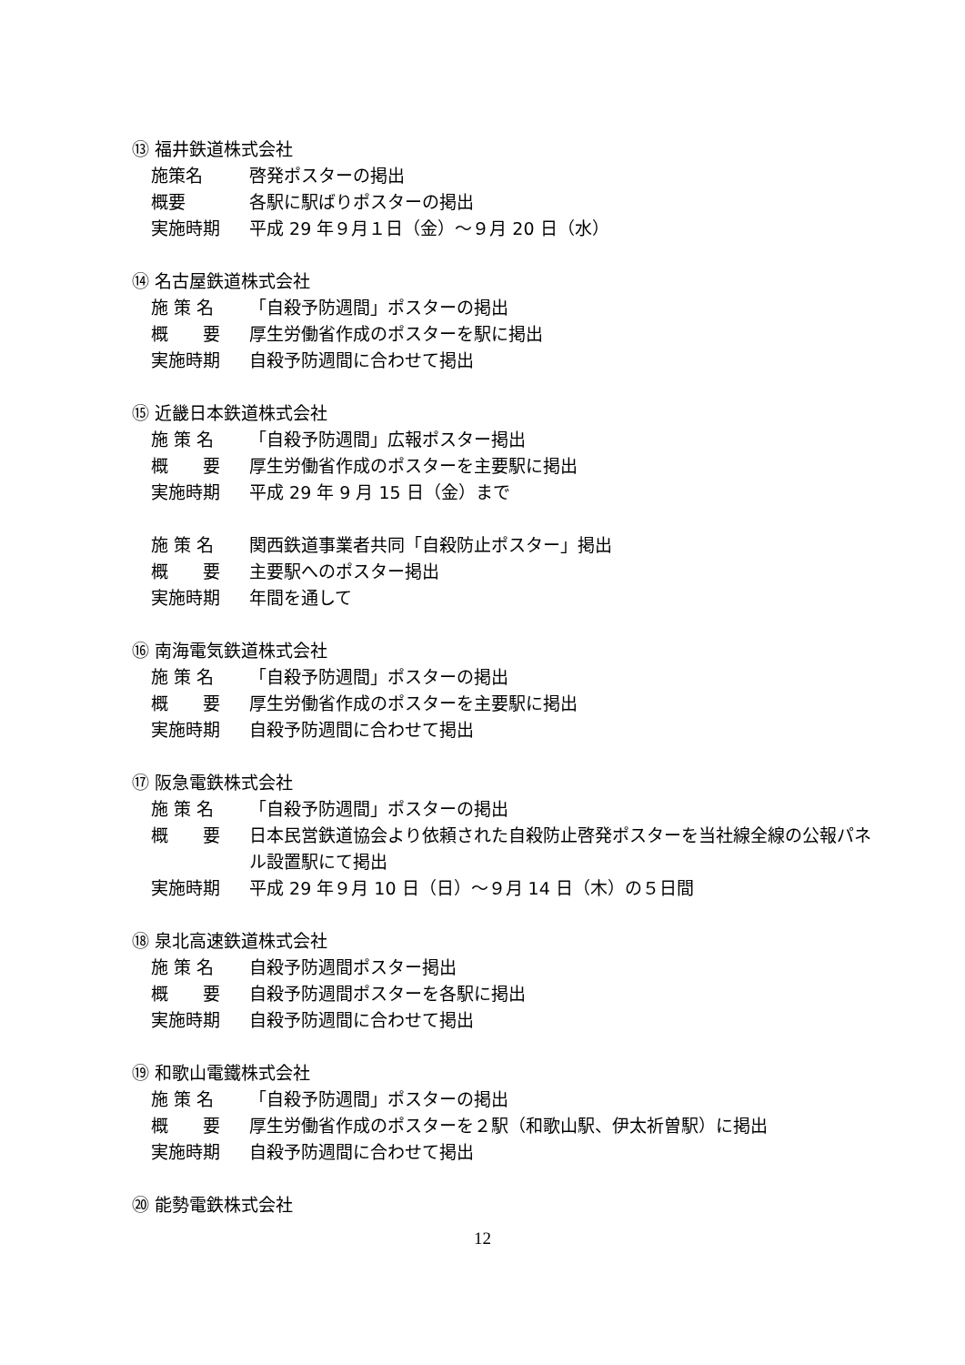⑬ 福井鉄道株式会社
施策名 啓発ポスターの掲出
概要 各駅に駅ばりポスターの掲出
実施時期 平成 29 年９月１日（金）～９月 20 日（水）
⑭ 名古屋鉄道株式会社
施 策 名 「自殺予防週間」ポスターの掲出
概　　要 厚生労働省作成のポスターを駅に掲出
実施時期 自殺予防週間に合わせて掲出
⑮ 近畿日本鉄道株式会社
施 策 名 「自殺予防週間」広報ポスター掲出
概　　要 厚生労働省作成のポスターを主要駅に掲出
実施時期 平成 29 年 9 月 15 日（金）まで
施 策 名 関西鉄道事業者共同「自殺防止ポスター」掲出
概　　要 主要駅へのポスター掲出
実施時期 年間を通して
⑯ 南海電気鉄道株式会社
施 策 名 「自殺予防週間」ポスターの掲出
概　　要 厚生労働省作成のポスターを主要駅に掲出
実施時期 自殺予防週間に合わせて掲出
⑰ 阪急電鉄株式会社
施 策 名 「自殺予防週間」ポスターの掲出
概　　要 日本民営鉄道協会より依頼された自殺防止啓発ポスターを当社線全線の公報パネル設置駅にて掲出
実施時期 平成 29 年９月 10 日（日）～９月 14 日（木）の５日間
⑱ 泉北高速鉄道株式会社
施 策 名 自殺予防週間ポスター掲出
概　　要 自殺予防週間ポスターを各駅に掲出
実施時期 自殺予防週間に合わせて掲出
⑲ 和歌山電鐵株式会社
施 策 名 「自殺予防週間」ポスターの掲出
概　　要 厚生労働省作成のポスターを２駅（和歌山駅、伊太祈曽駅）に掲出
実施時期 自殺予防週間に合わせて掲出
⑳ 能勢電鉄株式会社
12